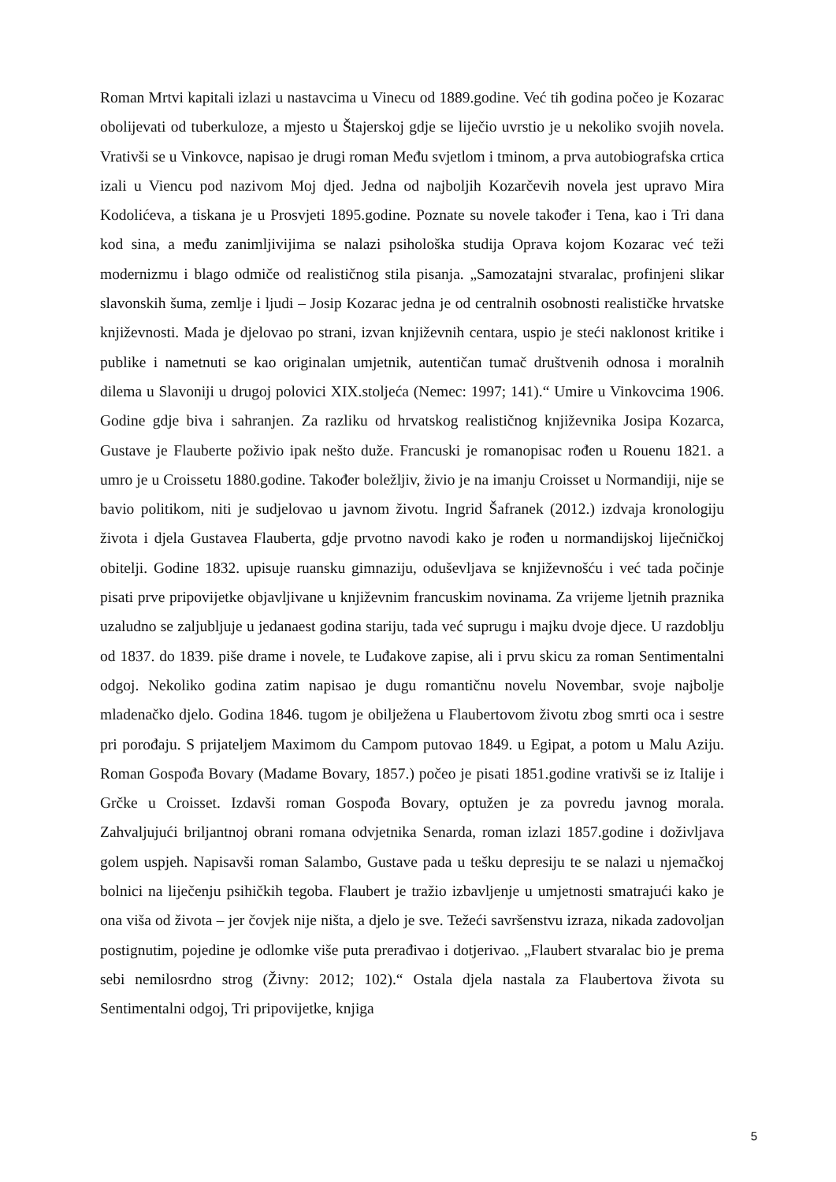Roman Mrtvi kapitali izlazi u nastavcima u Vinecu od 1889.godine. Već tih godina počeo je Kozarac obolijevati od tuberkuloze, a mjesto u Štajerskoj gdje se liječio uvrstio je u nekoliko svojih novela. Vrativši se u Vinkovce, napisao je drugi roman Među svjetlom i tminom, a prva autobiografska crtica izali u Viencu pod nazivom Moj djed. Jedna od najboljih Kozarčevih novela jest upravo Mira Kodolićeva, a tiskana je u Prosvjeti 1895.godine. Poznate su novele također i Tena, kao i Tri dana kod sina, a među zanimljivijima se nalazi psihološka studija Oprava kojom Kozarac već teži modernizmu i blago odmiče od realističnog stila pisanja. „Samozatajni stvaralac, profinjeni slikar slavonskih šuma, zemlje i ljudi – Josip Kozarac jedna je od centralnih osobnosti realističke hrvatske književnosti. Mada je djelovao po strani, izvan književnih centara, uspio je steći naklonost kritike i publike i nametnuti se kao originalan umjetnik, autentičan tumač društvenih odnosa i moralnih dilema u Slavoniji u drugoj polovici XIX.stoljeća (Nemec: 1997; 141).“ Umire u Vinkovcima 1906. Godine gdje biva i sahranjen. Za razliku od hrvatskog realističnog književnika Josipa Kozarca, Gustave je Flauberte poživio ipak nešto duže. Francuski je romanopisac rođen u Rouenu 1821. a umro je u Croissetu 1880.godine. Također boležljiv, živio je na imanju Croisset u Normandiji, nije se bavio politikom, niti je sudjelovao u javnom životu. Ingrid Šafranek (2012.) izdvaja kronologiju života i djela Gustavea Flauberta, gdje prvotno navodi kako je rođen u normandijskoj liječničkoj obitelji. Godine 1832. upisuje ruansku gimnaziju, oduševljava se književnošću i već tada počinje pisati prve pripovijetke objavljivane u književnim francuskim novinama. Za vrijeme ljetnih praznika uzaludno se zaljubljuje u jedanaest godina stariju, tada već suprugu i majku dvoje djece. U razdoblju od 1837. do 1839. piše drame i novele, te Luđakove zapise, ali i prvu skicu za roman Sentimentalni odgoj. Nekoliko godina zatim napisao je dugu romantičnu novelu Novembar, svoje najbolje mladenačko djelo. Godina 1846. tugom je obilježena u Flaubertovom životu zbog smrti oca i sestre pri porođaju. S prijateljem Maximom du Campom putovao 1849. u Egipat, a potom u Malu Aziju. Roman Gospođa Bovary (Madame Bovary, 1857.) počeo je pisati 1851.godine vrativši se iz Italije i Grčke u Croisset. Izdavši roman Gospođa Bovary, optužen je za povredu javnog morala. Zahvaljujući briljantnoj obrani romana odvjetnika Senarda, roman izlazi 1857.godine i doživljava golem uspjeh. Napisavši roman Salambo, Gustave pada u tešku depresiju te se nalazi u njemačkoj bolnici na liječenju psihičkih tegoba. Flaubert je tražio izbavljenje u umjetnosti smatrajući kako je ona viša od života – jer čovjek nije ništa, a djelo je sve. Težeći savršenstvu izraza, nikada zadovoljan postignutim, pojedine je odlomke više puta prerađivao i dotjerivao. „Flaubert stvaralac bio je prema sebi nemilosrdno strog (Živny: 2012; 102).“ Ostala djela nastala za Flaubertova života su Sentimentalni odgoj, Tri pripovijetke, knjiga
5